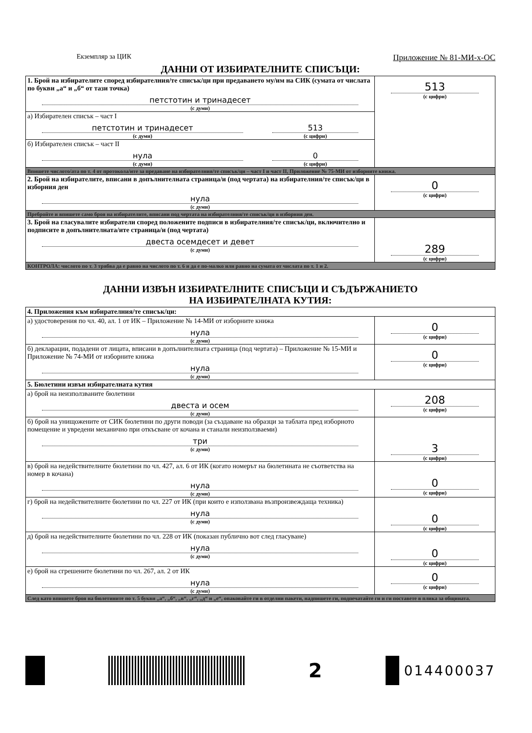Екземпляр за ЦИК Приложение № 81-МИ-х-ОС
ДАННИ ОТ ИЗБИРАТЕЛНИТЕ СПИСЪЦИ:
| 1. Брой на избирателите според избирателния/те списък/ци при предаването му/им на СИК (сумата от числата по букви „а“ и „б“ от тази точка) петстотин и тринадесет (с думи) | 513 (с цифри) |
| а) Избирателен списък – част I петстотин и тринадесет (с думи) 513 (с цифри) | |
| б) Избирателен списък – част II нула (с думи) 0 (с цифри) | |
| Впишете числото/ата по т. 4 от протокола/ите за предаване на избирателния/те списък/ци – част I и част II, Приложение № 75-МИ от изборните книжа. | |
| 2. Брой на избирателите, вписани в допълнителната страница/и (под чертата) на избирателния/те списък/ци в изборния ден нула (с думи) | 0 (с цифри) |
| Пребройте и впишете само броя на избирателите, вписани под чертата на избирателния/те списък/ци в изборния ден. | |
| 3. Брой на гласувалите избиратели според положените подписи в избирателния/те списък/ци, включително и подписите в допълнителната/ите страница/и (под чертата) двеста осемдесет и девет (с думи) | 289 (с цифри) |
| КОНТРОЛА: числото по т. 3 трябва да е равно на числото по т. 6 и да е по-малко или равно на сумата от числата по т. 1 и 2. | |
ДАННИ ИЗВЪН ИЗБИРАТЕЛНИТЕ СПИСЪЦИ И СЪДЪРЖАНИЕТО
НА ИЗБИРАТЕЛНАТА КУТИЯ:
| 4. Приложения към избирателния/те списък/ци: | |
| а) удостоверения по чл. 40, ал. 1 от ИК – Приложение № 14-МИ от изборните книжа нула (с думи) | 0 (с цифри) |
| б) декларации, подадени от лицата, вписани в допълнителната страница (под чертата) – Приложение № 15-МИ и Приложение № 74-МИ от изборните книжа нула (с думи) | 0 (с цифри) |
| 5. Бюлетини извън избирателната кутия | |
| а) брой на неизползваните бюлетини двеста и осем (с думи) | 208 (с цифри) |
| б) брой на унищожените от СИК бюлетини по други поводи (за създаване на образци за таблата пред изборното помещение и увредени механично при откъсване от кочана и станали неизползваеми) три (с думи) | 3 (с цифри) |
| в) брой на недействителните бюлетини по чл. 427, ал. 6 от ИК (когато номерът на бюлетината не съответства на номер в кочана) нула (с думи) | 0 (с цифри) |
| г) брой на недействителните бюлетини по чл. 227 от ИК (при които е използвана възпроизвеждаща техника) нула (с думи) | 0 (с цифри) |
| д) брой на недействителните бюлетини по чл. 228 от ИК (показан публично вот след гласуване) нула (с думи) | 0 (с цифри) |
| е) брой на сгрешените бюлетини по чл. 267, ал. 2 от ИК нула (с думи) | 0 (с цифри) |
| След като впишете броя на бюлетините по т. 5 букви „а“, „б“, „в“, „г“, „д“ и „е“, опаковайте ги в отделни пакети, надпишете ги, подпечатайте ги и ги поставете в плика за общината. | |
2
014400037